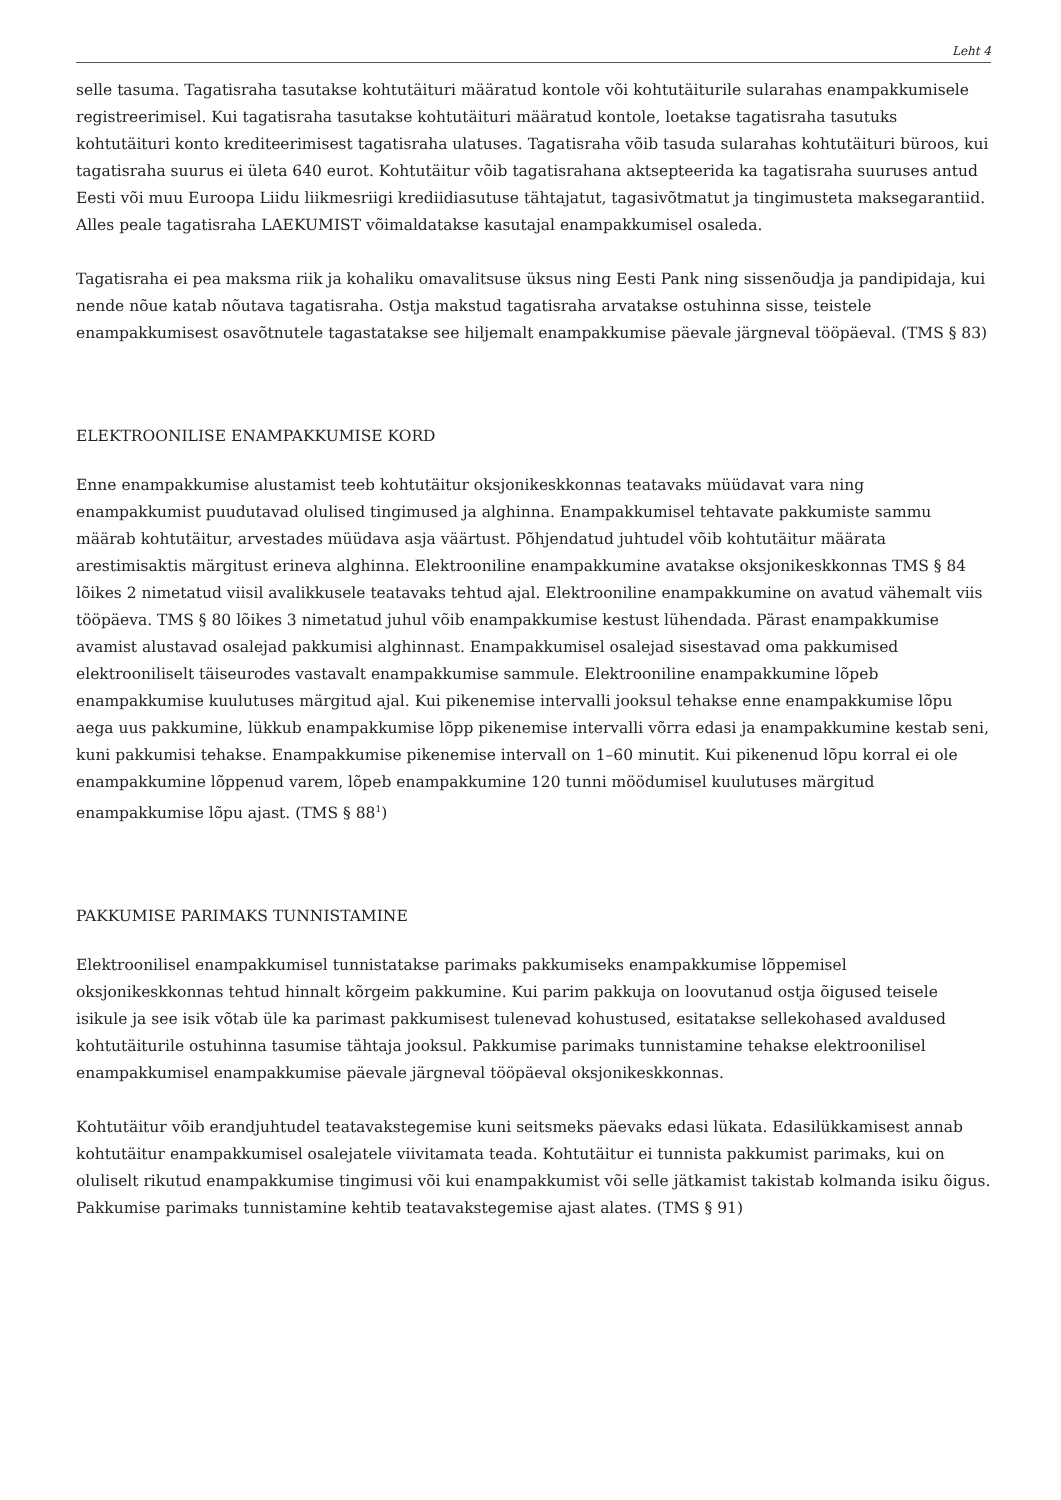Leht 4
selle tasuma. Tagatisraha tasutakse kohtutäituri määratud kontole või kohtutäiturile sularahas enampakkumisele registreerimisel. Kui tagatisraha tasutakse kohtutäituri määratud kontole, loetakse tagatisraha tasutuks kohtutäituri konto krediteerimisest tagatisraha ulatuses. Tagatisraha võib tasuda sularahas kohtutäituri büroos, kui tagatisraha suurus ei ületa 640 eurot. Kohtutäitur võib tagatisrahana aktsepteerida ka tagatisraha suuruses antud Eesti või muu Euroopa Liidu liikmesriigi krediidiasutuse tähtajatut, tagasivõtmatut ja tingimusteta maksegarantiid. Alles peale tagatisraha LAEKUMIST võimaldatakse kasutajal enampakkumisel osaleda.
Tagatisraha ei pea maksma riik ja kohaliku omavalitsuse üksus ning Eesti Pank ning sissenõudja ja pandipidaja, kui nende nõue katab nõutava tagatisraha. Ostja makstud tagatisraha arvatakse ostuhinna sisse, teistele enampakkumisest osavõtnutele tagastatakse see hiljemalt enampakkumise päevale järgneval tööpäeval. (TMS § 83)
ELEKTROONILISE ENAMPAKKUMISE KORD
Enne enampakkumise alustamist teeb kohtutäitur oksjonikeskkonnas teatavaks müüdavat vara ning enampakkumist puudutavad olulised tingimused ja alghinna. Enampakkumisel tehtavate pakkumiste sammu määrab kohtutäitur, arvestades müüdava asja väärtust. Põhjendatud juhtudel võib kohtutäitur määrata arestimisaktis märgitust erineva alghinna. Elektrooniline enampakkumine avatakse oksjonikeskkonnas TMS § 84 lõikes 2 nimetatud viisil avalikkusele teatavaks tehtud ajal. Elektrooniline enampakkumine on avatud vähemalt viis tööpäeva. TMS § 80 lõikes 3 nimetatud juhul võib enampakkumise kestust lühendada. Pärast enampakkumise avamist alustavad osalejad pakkumisi alghinnast. Enampakkumisel osalejad sisestavad oma pakkumised elektrooniliselt täiseurodes vastavalt enampakkumise sammule. Elektrooniline enampakkumine lõpeb enampakkumise kuulutuses märgitud ajal. Kui pikenemise intervalli jooksul tehakse enne enampakkumise lõpu aega uus pakkumine, lükkub enampakkumise lõpp pikenemise intervalli võrra edasi ja enampakkumine kestab seni, kuni pakkumisi tehakse. Enampakkumise pikenemise intervall on 1–60 minutit. Kui pikenenud lõpu korral ei ole enampakkumine lõppenud varem, lõpeb enampakkumine 120 tunni möödumisel kuulutuses märgitud enampakkumise lõpu ajast. (TMS § 88<sup>1</sup>)
PAKKUMISE PARIMAKS TUNNISTAMINE
Elektroonilisel enampakkumisel tunnistatakse parimaks pakkumiseks enampakkumise lõppemisel oksjonikeskkonnas tehtud hinnalt kõrgeim pakkumine. Kui parim pakkuja on loovutanud ostja õigused teisele isikule ja see isik võtab üle ka parimast pakkumisest tulenevad kohustused, esitatakse sellekohased avaldused kohtutäiturile ostuhinna tasumise tähtaja jooksul. Pakkumise parimaks tunnistamine tehakse elektroonilisel enampakkumisel enampakkumise päevale järgneval tööpäeval oksjonikeskkonnas.
Kohtutäitur võib erandjuhtudel teatavakstegemise kuni seitsmeks päevaks edasi lükata. Edasilükkamisest annab kohtutäitur enampakkumisel osalejatele viivitamata teada. Kohtutäitur ei tunnista pakkumist parimaks, kui on oluliselt rikutud enampakkumise tingimusi või kui enampakkumist või selle jätkamist takistab kolmanda isiku õigus. Pakkumise parimaks tunnistamine kehtib teatavakstegemise ajast alates. (TMS § 91)